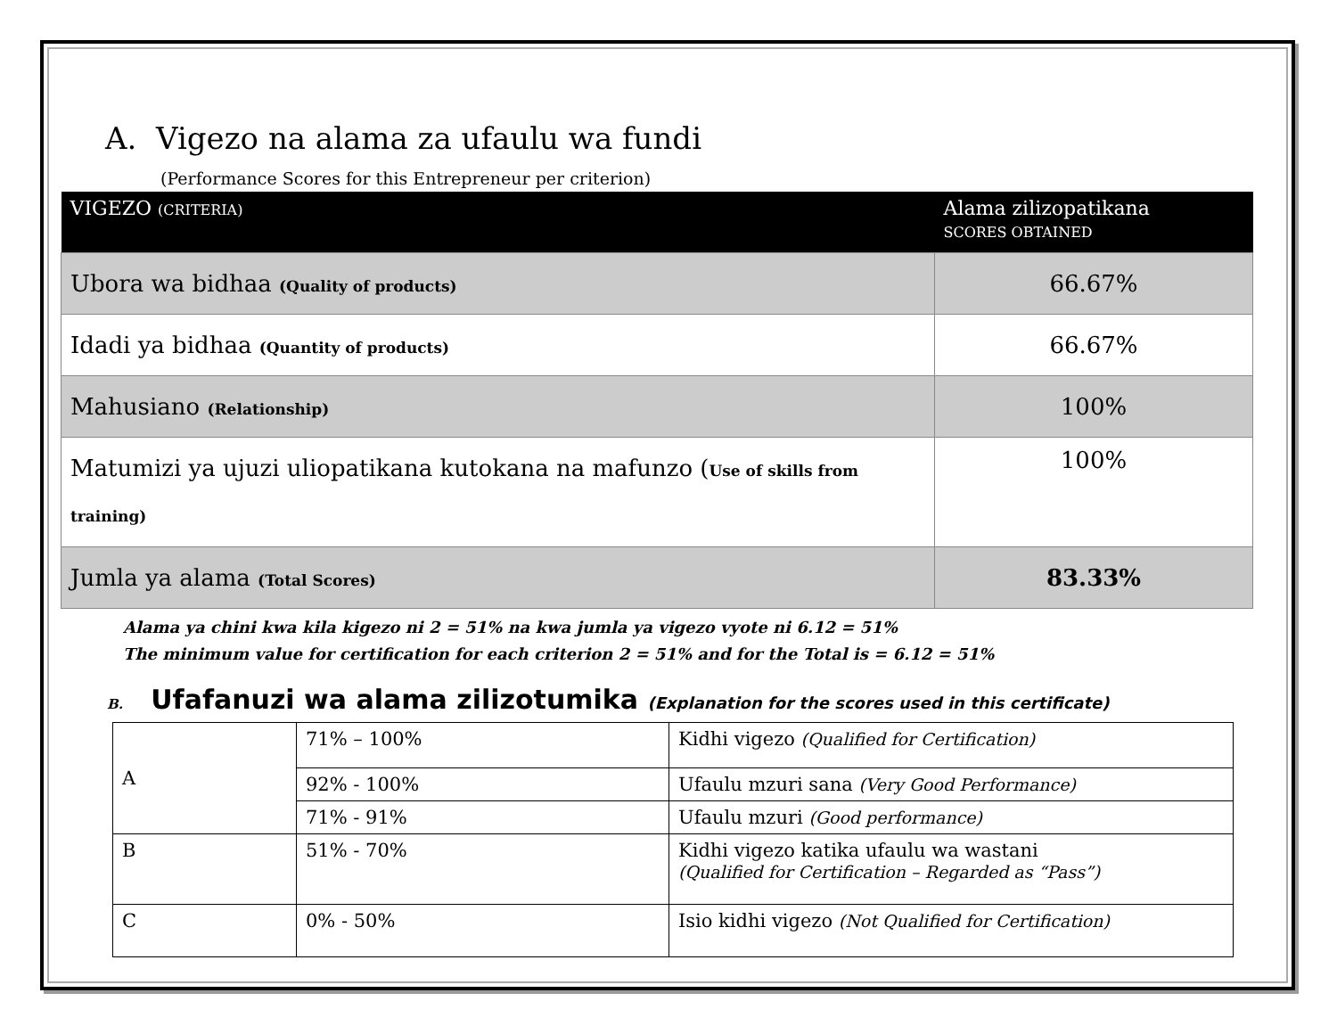A. Vigezo na alama za ufaulu wa fundi
(Performance Scores for this Entrepreneur per criterion)
| VIGEZO (CRITERIA) | Alama zilizopatikana SCORES OBTAINED |
| --- | --- |
| Ubora wa bidhaa (Quality of products) | 66.67% |
| Idadi ya bidhaa (Quantity of products) | 66.67% |
| Mahusiano (Relationship) | 100% |
| Matumizi ya ujuzi uliopatikana kutokana na mafunzo ( Use of skills from training) | 100% |
| Jumla ya alama (Total Scores) | 83.33% |
Alama ya chini kwa kila kigezo ni 2 = 51% na kwa jumla ya vigezo vyote ni 6.12 = 51%
The minimum value for certification for each criterion 2 = 51% and for the Total is = 6.12 = 51%
B. Ufafanuzi wa alama zilizotumika (Explanation for the scores used in this certificate)
| A | 71% – 100% | Kidhi vigezo (Qualified for Certification) |
| | 92% - 100% | Ufaulu mzuri sana (Very Good Performance) |
| | 71% - 91% | Ufaulu mzuri (Good performance) |
| B | 51% - 70% | Kidhi vigezo katika ufaulu wa wastani (Qualified for Certification – Regarded as “Pass”) |
| C | 0% - 50% | Isio kidhi vigezo (Not Qualified for Certification) |